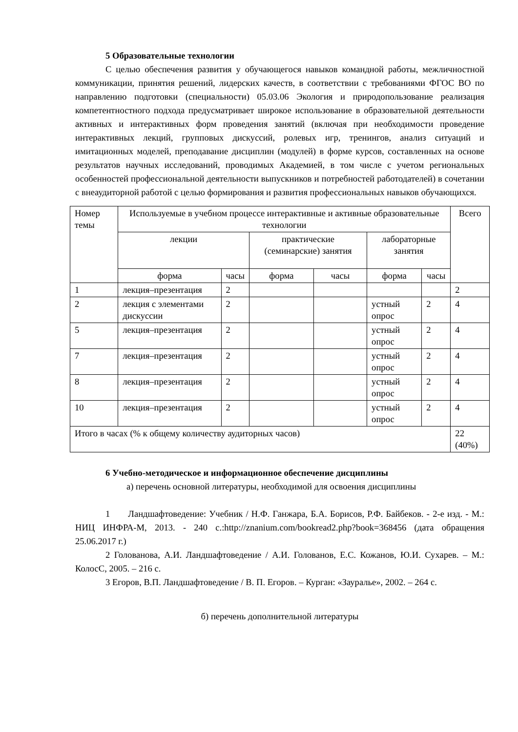5 Образовательные технологии
С целью обеспечения развития у обучающегося навыков командной работы, межличностной коммуникации, принятия решений, лидерских качеств, в соответствии с требованиями ФГОС ВО по направлению подготовки (специальности) 05.03.06 Экология и природопользование реализация компетентностного подхода предусматривает широкое использование в образовательной деятельности активных и интерактивных форм проведения занятий (включая при необходимости проведение интерактивных лекций, групповых дискуссий, ролевых игр, тренингов, анализ ситуаций и имитационных моделей, преподавание дисциплин (модулей) в форме курсов, составленных на основе результатов научных исследований, проводимых Академией, в том числе с учетом региональных особенностей профессиональной деятельности выпускников и потребностей работодателей) в сочетании с внеаудиторной работой с целью формирования и развития профессиональных навыков обучающихся.
| Номер темы | Используемые в учебном процессе интерактивные и активные образовательные технологии | | | | | | Всего |
| --- | --- | --- | --- | --- | --- | --- | --- |
| | лекции | | практические (семинарские) занятия | | лабораторные занятия | | |
| | форма | часы | форма | часы | форма | часы | |
| 1 | лекция–презентация | 2 | | | | | 2 |
| 2 | лекция с элементами дискуссии | 2 | | | устный опрос | 2 | 4 |
| 5 | лекция–презентация | 2 | | | устный опрос | 2 | 4 |
| 7 | лекция–презентация | 2 | | | устный опрос | 2 | 4 |
| 8 | лекция–презентация | 2 | | | устный опрос | 2 | 4 |
| 10 | лекция–презентация | 2 | | | устный опрос | 2 | 4 |
| Итого в часах (% к общему количеству аудиторных часов) | | | | | | | 22 (40%) |
6 Учебно-методическое и информационное обеспечение дисциплины
а) перечень основной литературы, необходимой для освоения дисциплины
1 Ландшафтоведение: Учебник / Н.Ф. Ганжара, Б.А. Борисов, Р.Ф. Байбеков. - 2-е изд. - М.: НИЦ ИНФРА-М, 2013. - 240 с.:http://znanium.com/bookread2.php?book=368456 (дата обращения 25.06.2017 г.)
2 Голованова, А.И. Ландшафтоведение / А.И. Голованов, Е.С. Кожанов, Ю.И. Сухарев. – М.: КолосС, 2005. – 216 с.
3 Егоров, В.П. Ландшафтоведение / В. П. Егоров. – Курган: «Зауралье», 2002. – 264 с.
б) перечень дополнительной литературы